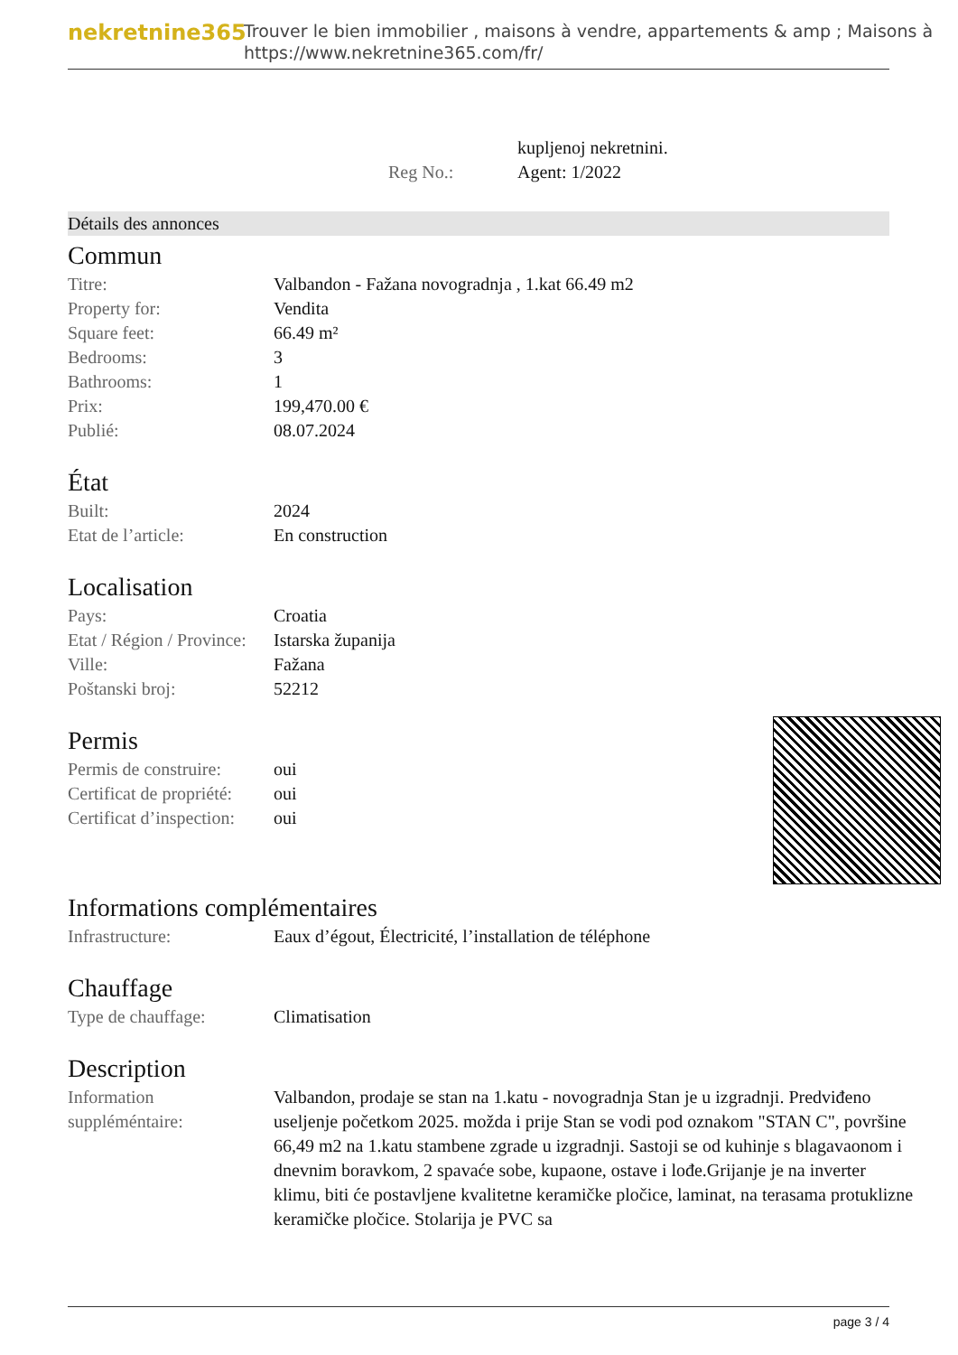nekretnine365
Trouver le bien immobilier , maisons à vendre, appartements & amp ; Maisons à
https://www.nekretnine365.com/fr/
| | | kupljenoj nekretnini. |
| | Reg No.: | Agent: 1/2022 |
Détails des annonces
Commun
| Titre: | Valbandon - Fažana novogradnja , 1.kat 66.49 m2 |
| Property for: | Vendita |
| Square feet: | 66.49 m² |
| Bedrooms: | 3 |
| Bathrooms: | 1 |
| Prix: | 199,470.00 € |
| Publié: | 08.07.2024 |
État
| Built: | 2024 |
| Etat de l’article: | En construction |
Localisation
| Pays: | Croatia |
| Etat / Région / Province: | Istarska županija |
| Ville: | Fažana |
| Poštanski broj: | 52212 |
Permis
| Permis de construire: | oui |
| Certificat de propriété: | oui |
| Certificat d’inspection: | oui |
Informations complémentaires
| Infrastructure: | Eaux d’égout, Électricité, l’installation de téléphone |
Chauffage
| Type de chauffage: | Climatisation |
Description
| Information suppléméntaire: | Valbandon, prodaje se stan na 1.katu - novogradnja Stan je u izgradnji. Predviđeno useljenje početkom 2025. možda i prije Stan se vodi pod oznakom "STAN C", površine 66,49 m2 na 1.katu stambene zgrade u izgradnji. Sastoji se od kuhinje s blagavaonom i dnevnim boravkom, 2 spavaće sobe, kupaone, ostave i lođe.Grijanje je na inverter klimu, biti će postavljene kvalitetne keramičke pločice, laminat, na terasama protuklizne keramičke pločice. Stolarija je PVC sa |
page 3 / 4